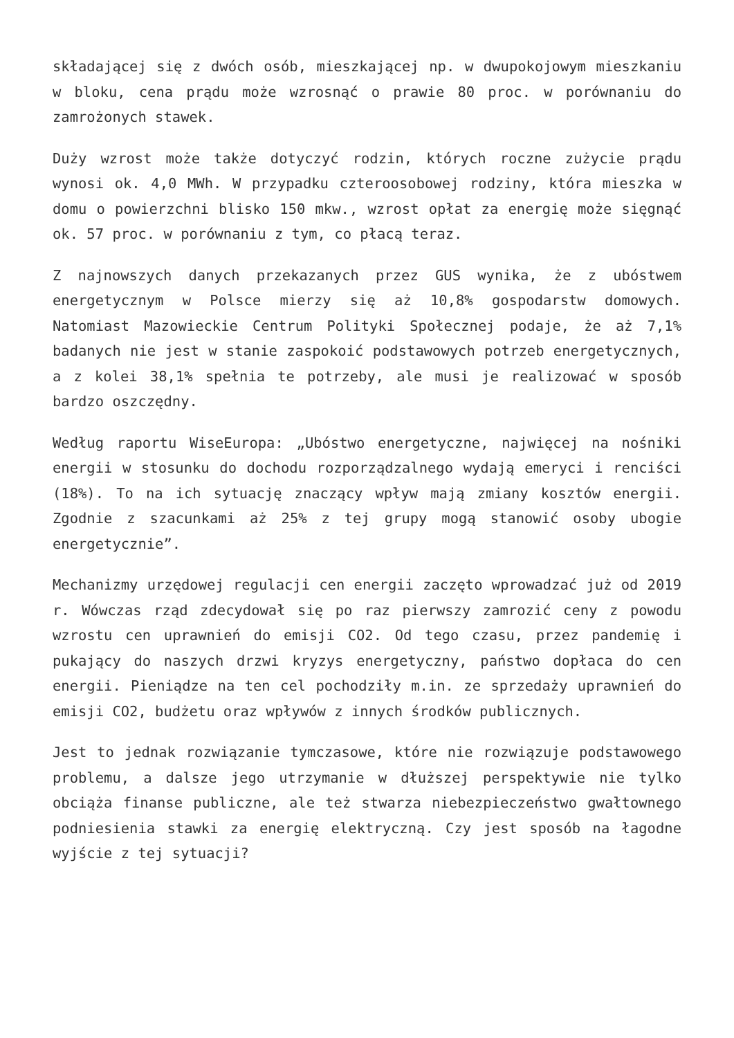składającej się z dwóch osób, mieszkającej np. w dwupokojowym mieszkaniu w bloku, cena prądu może wzrosnąć o prawie 80 proc. w porównaniu do zamrożonych stawek.
Duży wzrost może także dotyczyć rodzin, których roczne zużycie prądu wynosi ok. 4,0 MWh. W przypadku czteroosobowej rodziny, która mieszka w domu o powierzchni blisko 150 mkw., wzrost opłat za energię może sięgnąć ok. 57 proc. w porównaniu z tym, co płacą teraz.
Z najnowszych danych przekazanych przez GUS wynika, że z ubóstwem energetycznym w Polsce mierzy się aż 10,8% gospodarstw domowych. Natomiast Mazowieckie Centrum Polityki Społecznej podaje, że aż 7,1% badanych nie jest w stanie zaspokoić podstawowych potrzeb energetycznych, a z kolei 38,1% spełnia te potrzeby, ale musi je realizować w sposób bardzo oszczędny.
Według raportu WiseEuropa: „Ubóstwo energetyczne, najwięcej na nośniki energii w stosunku do dochodu rozporządzalnego wydają emeryci i renciści (18%). To na ich sytuację znaczący wpływ mają zmiany kosztów energii. Zgodnie z szacunkami aż 25% z tej grupy mogą stanowić osoby ubogie energetycznie”.
Mechanizmy urzędowej regulacji cen energii zaczęto wprowadzać już od 2019 r. Wówczas rząd zdecydował się po raz pierwszy zamrozić ceny z powodu wzrostu cen uprawnień do emisji CO2. Od tego czasu, przez pandemię i pukający do naszych drzwi kryzys energetyczny, państwo dopłaca do cen energii. Pieniądze na ten cel pochodziły m.in. ze sprzedaży uprawnień do emisji CO2, budżetu oraz wpływów z innych środków publicznych.
Jest to jednak rozwiązanie tymczasowe, które nie rozwiązuje podstawowego problemu, a dalsze jego utrzymanie w dłuższej perspektywie nie tylko obciąża finanse publiczne, ale też stwarza niebezpieczeństwo gwałtownego podniesienia stawki za energię elektryczną. Czy jest sposób na łagodne wyjście z tej sytuacji?